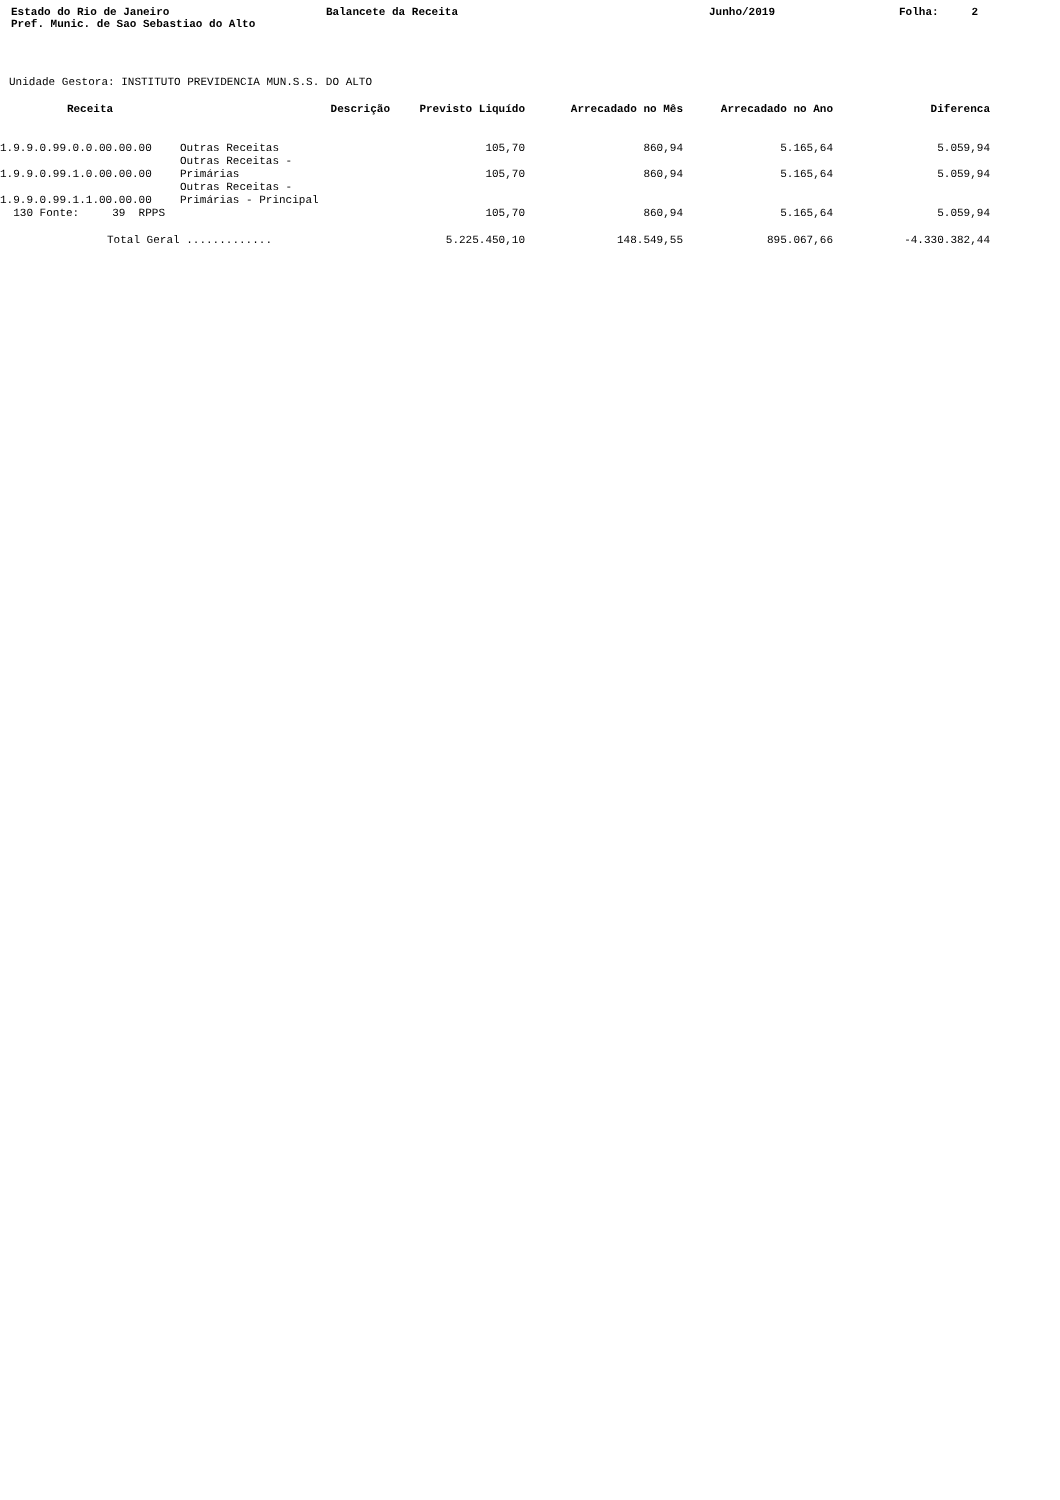Estado do Rio de Janeiro Pref. Munic. de Sao Sebastiao do Alto
Balancete da Receita
Junho/2019
Folha: 2
Unidade Gestora: INSTITUTO PREVIDENCIA MUN.S.S. DO ALTO
| Receita | Descrição | Previsto Liquído | Arrecadado no Mês | Arrecadado no Ano | Diferenca |
| --- | --- | --- | --- | --- | --- |
| 1.9.9.0.99.0.0.00.00.00 | Outras Receitas | 105,70 | 860,94 | 5.165,64 | 5.059,94 |
| 1.9.9.0.99.1.0.00.00.00 | Outras Receitas - Primárias | 105,70 | 860,94 | 5.165,64 | 5.059,94 |
| 1.9.9.0.99.1.1.00.00.00 | Outras Receitas - Primárias - Principal | | | | |
| 130 Fonte: 39 RPPS | | 105,70 | 860,94 | 5.165,64 | 5.059,94 |
| Total Geral ............. | | 5.225.450,10 | 148.549,55 | 895.067,66 | -4.330.382,44 |